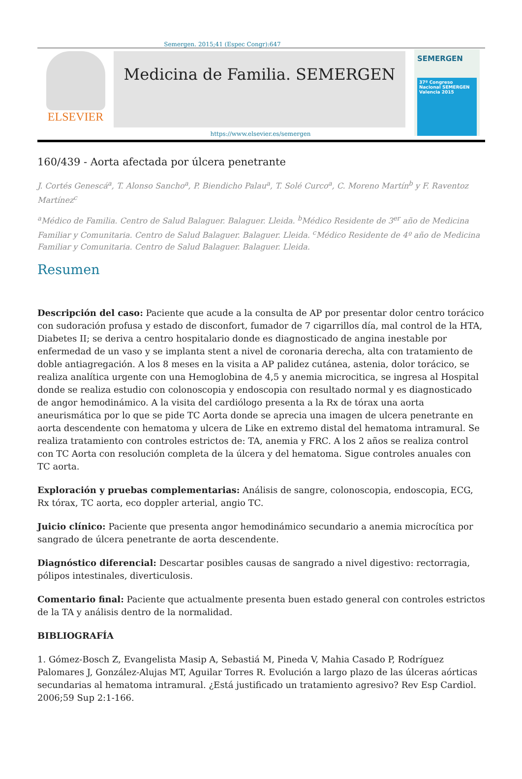Semergen. 2015;41 (Espec Congr):647
ELSEVIER
Medicina de Familia. SEMERGEN
https://www.elsevier.es/semergen
SEMERGEN
37º Congreso Nacional SEMERGEN Valencia 2015
160/439 - Aorta afectada por úlcera penetrante
J. Cortés Genescá<sup>a</sup>, T. Alonso Sancho<sup>a</sup>, P. Biendicho Palau<sup>a</sup>, T. Solé Curco<sup>a</sup>, C. Moreno Martín<sup>b</sup> y F. Raventoz Martínez<sup>c</sup>
<sup>a</sup> Médico de Familia. Centro de Salud Balaguer. Balaguer. Lleida. <sup>b</sup>Médico Residente de 3<sup>er</sup> año de Medicina Familiar y Comunitaria. Centro de Salud Balaguer. Balaguer. Lleida. <sup>c</sup>Médico Residente de 4º año de Medicina Familiar y Comunitaria. Centro de Salud Balaguer. Balaguer. Lleida.
Resumen
Descripción del caso: Paciente que acude a la consulta de AP por presentar dolor centro torácico con sudoración profusa y estado de disconfort, fumador de 7 cigarrillos día, mal control de la HTA, Diabetes II; se deriva a centro hospitalario donde es diagnosticado de angina inestable por enfermedad de un vaso y se implanta stent a nivel de coronaria derecha, alta con tratamiento de doble antiagregación. A los 8 meses en la visita a AP palidez cutánea, astenia, dolor torácico, se realiza analítica urgente con una Hemoglobina de 4,5 y anemia microcitica, se ingresa al Hospital donde se realiza estudio con colonoscopia y endoscopia con resultado normal y es diagnosticado de angor hemodinámico. A la visita del cardiólogo presenta a la Rx de tórax una aorta aneurismática por lo que se pide TC Aorta donde se aprecia una imagen de ulcera penetrante en aorta descendente con hematoma y ulcera de Like en extremo distal del hematoma intramural. Se realiza tratamiento con controles estrictos de: TA, anemia y FRC. A los 2 años se realiza control con TC Aorta con resolución completa de la úlcera y del hematoma. Sigue controles anuales con TC aorta.
Exploración y pruebas complementarias: Análisis de sangre, colonoscopia, endoscopia, ECG, Rx tórax, TC aorta, eco doppler arterial, angio TC.
Juicio clínico: Paciente que presenta angor hemodinámico secundario a anemia microcítica por sangrado de úlcera penetrante de aorta descendente.
Diagnóstico diferencial: Descartar posibles causas de sangrado a nivel digestivo: rectorragia, pólipos intestinales, diverticulosis.
Comentario final: Paciente que actualmente presenta buen estado general con controles estrictos de la TA y análisis dentro de la normalidad.
BIBLIOGRAFÍA
1. Gómez-Bosch Z, Evangelista Masip A, Sebastiá M, Pineda V, Mahia Casado P, Rodríguez Palomares J, González-Alujas MT, Aguilar Torres R. Evolución a largo plazo de las úlceras aórticas secundarias al hematoma intramural. ¿Está justificado un tratamiento agresivo? Rev Esp Cardiol. 2006;59 Sup 2:1-166.